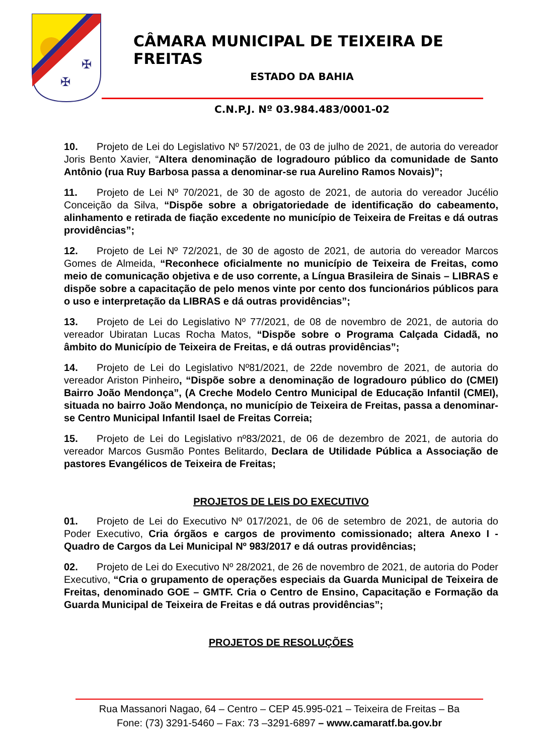✠
✠
CÂMARA MUNICIPAL DE TEIXEIRA DE FREITAS
ESTADO DA BAHIA
C.N.P.J. Nº 03.984.483/0001-02
10. Projeto de Lei do Legislativo Nº 57/2021, de 03 de julho de 2021, de autoria do vereador Joris Bento Xavier, “Altera denominação de logradouro público da comunidade de Santo Antônio (rua Ruy Barbosa passa a denominar-se rua Aurelino Ramos Novais)”;
11. Projeto de Lei Nº 70/2021, de 30 de agosto de 2021, de autoria do vereador Jucélio Conceição da Silva, “Dispõe sobre a obrigatoriedade de identificação do cabeamento, alinhamento e retirada de fiação excedente no município de Teixeira de Freitas e dá outras providências”;
12. Projeto de Lei Nº 72/2021, de 30 de agosto de 2021, de autoria do vereador Marcos Gomes de Almeida, “Reconhece oficialmente no município de Teixeira de Freitas, como meio de comunicação objetiva e de uso corrente, a Língua Brasileira de Sinais – LIBRAS e dispõe sobre a capacitação de pelo menos vinte por cento dos funcionários públicos para o uso e interpretação da LIBRAS e dá outras providências”;
13. Projeto de Lei do Legislativo Nº 77/2021, de 08 de novembro de 2021, de autoria do vereador Ubiratan Lucas Rocha Matos, “Dispõe sobre o Programa Calçada Cidadã, no âmbito do Município de Teixeira de Freitas, e dá outras providências”;
14. Projeto de Lei do Legislativo Nº81/2021, de 22de novembro de 2021, de autoria do vereador Ariston Pinheiro, “Dispõe sobre a denominação de logradouro público do (CMEI) Bairro João Mendonça”, (A Creche Modelo Centro Municipal de Educação Infantil (CMEI), situada no bairro João Mendonça, no município de Teixeira de Freitas, passa a denominar-se Centro Municipal Infantil Isael de Freitas Correia;
15. Projeto de Lei do Legislativo nº83/2021, de 06 de dezembro de 2021, de autoria do vereador Marcos Gusmão Pontes Belitardo, Declara de Utilidade Pública a Associação de pastores Evangélicos de Teixeira de Freitas;
PROJETOS DE LEIS DO EXECUTIVO
01. Projeto de Lei do Executivo Nº 017/2021, de 06 de setembro de 2021, de autoria do Poder Executivo, Cria órgãos e cargos de provimento comissionado; altera Anexo I - Quadro de Cargos da Lei Municipal Nº 983/2017 e dá outras providências;
02. Projeto de Lei do Executivo Nº 28/2021, de 26 de novembro de 2021, de autoria do Poder Executivo, “Cria o grupamento de operações especiais da Guarda Municipal de Teixeira de Freitas, denominado GOE – GMTF. Cria o Centro de Ensino, Capacitação e Formação da Guarda Municipal de Teixeira de Freitas e dá outras providências”;
PROJETOS DE RESOLUÇÕES
Rua Massanori Nagao, 64 – Centro – CEP 45.995-021 – Teixeira de Freitas – Ba
Fone: (73) 3291-5460 – Fax: 73 –3291-6897 – www.camaratf.ba.gov.br